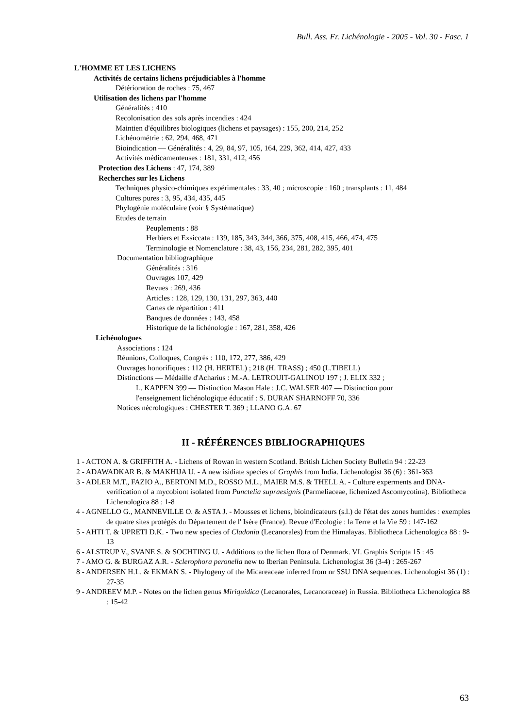Bull. Ass. Fr. Lichénologie - 2005 - Vol. 30 - Fasc. 1
L'HOMME ET LES LICHENS
Activités de certains lichens préjudiciables à l'homme
Détérioration de roches : 75, 467
Utilisation des lichens par l'homme
Généralités : 410
Recolonisation des sols après incendies : 424
Maintien d'équilibres biologiques (lichens et paysages) : 155, 200, 214, 252
Lichénométrie : 62, 294, 468, 471
Bioindication — Généralités : 4, 29, 84, 97, 105, 164, 229, 362, 414, 427, 433
Activités médicamenteuses : 181, 331, 412, 456
Protection des Lichens : 47, 174, 389
Recherches sur les Lichens
Techniques physico-chimiques expérimentales : 33, 40 ; microscopie : 160 ; transplants : 11, 484
Cultures pures : 3, 95, 434, 435, 445
Phylogénie moléculaire (voir § Systématique)
Etudes de terrain
Peuplements : 88
Herbiers et Exsiccata : 139, 185, 343, 344, 366, 375, 408, 415, 466, 474, 475
Terminologie et Nomenclature : 38, 43, 156, 234, 281, 282, 395, 401
Documentation bibliographique
Généralités : 316
Ouvrages 107, 429
Revues : 269, 436
Articles : 128, 129, 130, 131, 297, 363, 440
Cartes de répartition : 411
Banques de données : 143, 458
Historique de la lichénologie : 167, 281, 358, 426
Lichénologues
Associations : 124
Réunions, Colloques, Congrès : 110, 172, 277, 386, 429
Ouvrages honorifiques : 112 (H. HERTEL) ; 218 (H. TRASS) ; 450 (L.TIBELL)
Distinctions — Médaille d'Acharius : M.-A. LETROUIT-GALINOU 197 ; J. ELIX 332 ;
L. KAPPEN 399 — Distinction Mason Hale : J.C. WALSER 407 — Distinction pour
l'enseignement lichénologique éducatif : S. DURAN SHARNOFF 70, 336
Notices nécrologiques : CHESTER T. 369 ; LLANO G.A. 67
II - RÉFÉRENCES BIBLIOGRAPHIQUES
1 - ACTON A. & GRIFFITH A. - Lichens of Rowan in western Scotland. British Lichen Society Bulletin 94 : 22-23
2 - ADAWADKAR B. & MAKHIJA U. - A new isidiate species of Graphis from India. Lichenologist 36 (6) : 361-363
3 - ADLER M.T., FAZIO A., BERTONI M.D., ROSSO M.L., MAIER M.S. & THELL A. - Culture experments and DNA-verification of a mycobiont isolated from Punctelia supraesignis (Parmeliaceae, lichenized Ascomycotina). Bibliotheca Lichenologica 88 : 1-8
4 - AGNELLO G., MANNEVILLE O. & ASTA J. - Mousses et lichens, bioindicateurs (s.l.) de l'état des zones humides : exemples de quatre sites protégés du Département de l' Isère (France). Revue d'Ecologie : la Terre et la Vie 59 : 147-162
5 - AHTI T. & UPRETI D.K. - Two new species of Cladonia (Lecanorales) from the Himalayas. Bibliotheca Lichenologica 88 : 9-13
6 - ALSTRUP V., SVANE S. & SOCHTING U. - Additions to the lichen flora of Denmark. VI. Graphis Scripta 15 : 45
7 - AMO G. & BURGAZ A.R. - Sclerophora peronella new to Iberian Peninsula. Lichenologist 36 (3-4) : 265-267
8 - ANDERSEN H.L. & EKMAN S. - Phylogeny of the Micareaceae inferred from nr SSU DNA sequences. Lichenologist 36 (1) : 27-35
9 - ANDREEV M.P. - Notes on the lichen genus Miriquidica (Lecanorales, Lecanoraceae) in Russia. Bibliotheca Lichenologica 88 : 15-42
63